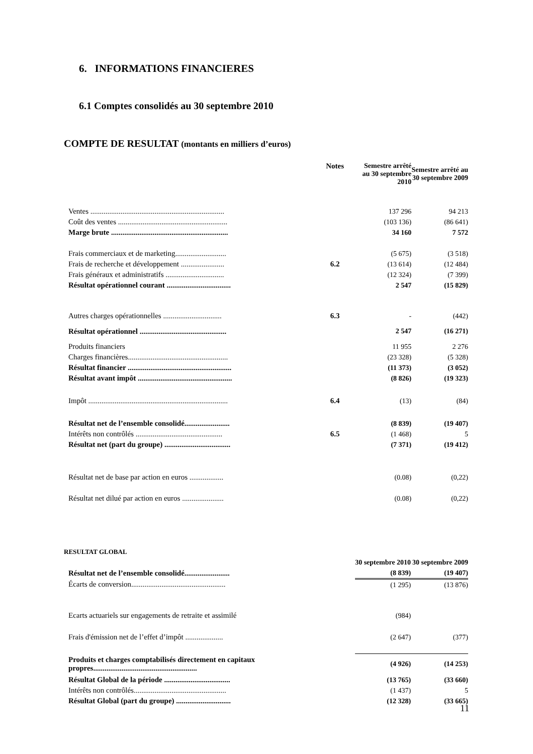6. INFORMATIONS FINANCIERES
6.1 Comptes consolidés au 30 septembre 2010
COMPTE DE RESULTAT (montants en milliers d’euros)
| | Notes | Semestre arrêté au 30 septembre 2010 | Semestre arrêté au 30 septembre 2009 |
| --- | --- | --- | --- |
| Ventes ....................................................................... | | 137 296 | 94 213 |
| Coût des ventes .......................................................... | | (103 136) | (86 641) |
| Marge brute .............................................................. | | 34 160 | 7 572 |
| Frais commerciaux et de marketing........................... | | (5 675) | (3 518) |
| Frais de recherche et développement ....................... | 6.2 | (13 614) | (12 484) |
| Frais généraux et administratifs ............................... | | (12 324) | (7 399) |
| Résultat opérationnel courant .................................. | | 2 547 | (15 829) |
| Autres charges opérationnelles ............................... | 6.3 | - | (442) |
| Résultat opérationnel .............................................. | | 2 547 | (16 271) |
| Produits financiers | | 11 955 | 2 276 |
| Charges financières..................................................... | | (23 328) | (5 328) |
| Résultat financier ....................................................... | | (11 373) | (3 052) |
| Résultat avant impôt .................................................. | | (8 826) | (19 323) |
| Impôt .......................................................................... | 6.4 | (13) | (84) |
| Résultat net de l’ensemble consolidé........................ | | (8 839) | (19 407) |
| Intérêts non contrôlés .............................................. | 6.5 | (1 468) | 5 |
| Résultat net (part du groupe) ................................... | | (7 371) | (19 412) |
| Résultat net de base par action en euros .................. | | (0.08) | (0,22) |
| Résultat net dilué par action en euros ...................... | | (0.08) | (0,22) |
RESULTAT GLOBAL
| | | 30 septembre 2010 | 30 septembre 2009 |
| --- | --- | --- | --- |
| Résultat net de l’ensemble consolidé........................ | | (8 839) | (19 407) |
| Écarts de conversion.................................................. | | (1 295) | (13 876) |
| Ecarts actuariels sur engagements de retraite et assimilé | | (984) | |
| Frais d'émission net de l’effet d’impôt .................... | | (2 647) | (377) |
| Produits et charges comptabilisés directement en capitaux propres....................................................... | | (4 926) | (14 253) |
| Résultat Global de la période ................................... | | (13 765) | (33 660) |
| Intérêts non contrôlés................................................. | | (1 437) | 5 |
| Résultat Global (part du groupe) ............................. | | (12 328) | (33 665) |
11